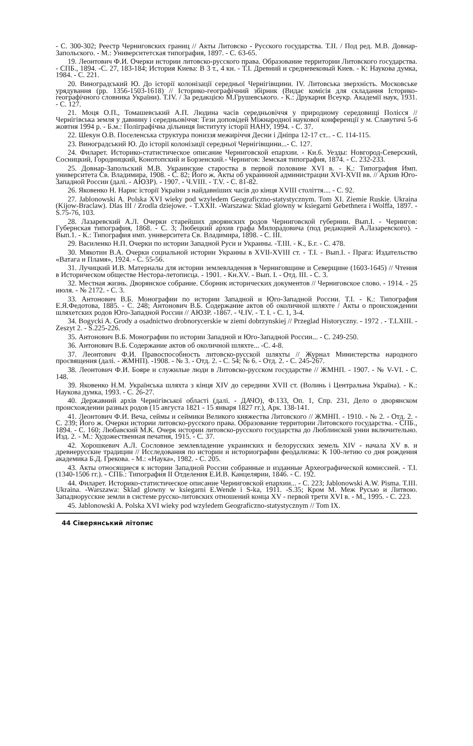- С. 300-302; Реестр Черниговских границ // Акты Литовско - Русского государства. Т.II. / Под ред. М.В. Довнар-Запольского. - М.: Университетская типография, 1897. - С. 63-65.
19. Леонтович Ф.И. Очерки истории литовско-русского права. Образование территории Литовского государства. - СПБ., 1894. -С. 27, 183-184; История Киева: В 3 т., 4 кн. - Т.I. Древний и средневековый Киев. - К: Наукова думка, 1984. - С. 221.
20. Виноградський Ю. До історії колонізації середньої Чернігівщини. IV. Литовська зверхність. Московське урядування (рр. 1356-1503-1618) // Історико-географічний збірник (Видає комісія для складання Історико-географічного словника України). Т.IV. / За редакцією М.Грушевського. - К.: Друкарня Всеукр. Академії наук, 1931. - С. 127.
21. Моця О.П., Томашевський А.П. Людина часів середньовіччя у природному середовищі Полісся // Чернігівська земля у давнину і середньовіччя: Тези доповідей Міжнародної наукової конференції у м. Славутичі 5-6 жовтня 1994 р. - Б.м.: Поліграфічна дільниця Інституту історії НАНУ, 1994. - С. 37.
22. Шекун О.В. Поселенська структура пониззя межиріччя Десни і Дніпра 12-17 ст... - С. 114-115.
23. Виноградський Ю. До історії колонізації середньої Чернігівщини...- С. 127.
24. Филарет. Историко-статистическое описание Черниговской епархии. - Кн.6. Уезды: Новгород-Северский, Сосницкий, Городницкий, Конотопский и Борзенский.- Чернигов: Земская типография, 1874. - С. 232-233.
25. Довнар-Запольский М.В. Украинские староства в первой половине XVI в. - К.: Типография Имп. университета Св. Владимира, 1908. - С. 82; Його ж. Акты об украинной администрации XVI-XVII вв. // Архив Юго-Западной России (далі. - АЮЗР). - 1907. - Ч.VIII. - Т.V. - С. 81-82.
26. Яковенко Н. Нарис історії України з найдавніших часів до кінця XVIII століття.... - С. 92.
27. Jablonowski A. Polska XVI wieky pod wzyledem Geograficzno-statystycznym. Tom XI. Ziemie Ruskie. Ukraina (Kijow-Braclaw). Dlas III / Zrodla dziejowe. - T.XXII. -Warszawa: Sklad glowny w ksiegarni Gebethnera i Wolffa, 1897. -S.75-76, 103.
28. Лазаревский А.Л. Очерки старейших дворянских родов Черниговской губернии. Вып.I. - Чернигов: Губернская типография, 1868. - С. 3; Любецкий архив графа Милорадовича (под редакцией А.Лазаревского). - Вып.1. - К.: Типография имп. университета Св. Владимира, 1898. - С. III.
29. Василенко Н.П. Очерки по истории Западной Руси и Украины. -Т.III. - К., Б.г. - С. 478.
30. Мякотин В.А. Очерки социальной истории Украины в XVII-XVIII ст. - Т.I. - Вып.I. - Прага: Издательство «Ватага и Пламя», 1924. - С. 55-56.
31. Лучицкий И.В. Материалы для истории землевладения в Черниговщине и Северщине (1603-1645) // Чтения в Историческом обществе Нестора-летописца. - 1901. - Кн.XV. - Вып. I. - Отд. III. - С. 3.
32. Местная жизнь. Дворянское собрание. Сборник исторических документов // Черниговское слово. - 1914. - 25 июля. - № 2172. - С. 3.
33. Антонович В.Б. Монографии по истории Западной и Юго-Западной России. Т.I. - К.: Типография Е.Я.Федотова, 1885. - С. 248; Антонович В.Б. Содержание актов об околичной шляхте / Акты о происхождении шляхетских родов Юго-Западной России // АЮЗР. -1867. - Ч.IV. - Т. I. - С. 1, 3-4.
34. Bogycki A. Grody a osadnictwo drobnorycerskie w ziemi dobrzynskiej // Przeglad Historyczny. - 1972 . - T.LXIII. -Zeszyt 2. - S.225-226.
35. Антонович В.Б. Монографии по истории Западной и Юго-Западной России... - С. 249-250.
36. Антонович В.Б. Содержание актов об околичной шляхте... -С. 4-8.
37. Леонтович Ф.И. Правоспособность литовско-русской шляхты // Журнал Министерства народного просвящения (далі. - ЖМНП). -1908. - № 3. - Отд. 2. - С. 54; № 6. - Отд. 2. - С. 245-267.
38. Леонтович Ф.И. Бояре и служилые люди в Литовско-русском государстве // ЖМНП. - 1907. - № V-VI. - С. 148.
39. Яковенко Н.М. Українська шляхта з кінця XIV до середини XVII ст. (Волинь і Центральна Україна). - К.: Наукова думка, 1993. - С. 26-27.
40. Державний архів Чернігівської області (далі. - ДАЧО), Ф.133, Оп. 1, Спр. 231, Дело о дворянском происхождении разных родов (15 августа 1821 - 15 января 1827 гг.), Арк. 138-141.
41. Леонтович Ф.И. Веча, сеймы и сеймики Великого княжества Литовского // ЖМНП. - 1910. - № 2. - Отд. 2. - С. 239; Його ж. Очерки истории литовско-русского права. Образование территории Литовского государства. - СПБ., 1894. - С. 160; Любавский М.К. Очерк истории литовско-русского государства до Люблинской унии включительно. Изд. 2. - М.: Художественная печатня, 1915. - С. 37.
42. Хорошкевич А.Л. Сословное землевладение украинских и белорусских земель XIV - начала XV в. и древнерусские традиции // Исследования по истории и историографии феодализма: К 100-летию со дня рождения академика Б.Д. Грекова. - М.: «Наука», 1982. - С. 205.
43. Акты относящиеся к истории Западной России собранные и изданные Археографической комиссией. - Т.I. (1340-1506 гг.). - СПБ.: Типография II Отделения Е.И.В. Канцелярии, 1846. - С. 192.
44. Филарет. Историко-статистическое описание Черниговской епархии... - С. 223; Jablonowski A.W. Pisma. T.III. Ukraina. -Warszawa: Sklad glowny w ksiegarni E.Wende i S-ka, 1911. -S.35; Кром М. Меж Русью и Литвою. Западнорусские земли в системе русско-литовских отношений конца XV - первой трети XVI в. - М., 1995. - С. 223.
45. Jablonowski A. Polska XVI wieky pod wzyledem Geograficzno-statystycznym // Tom IX.
44 Сіверянський літопис